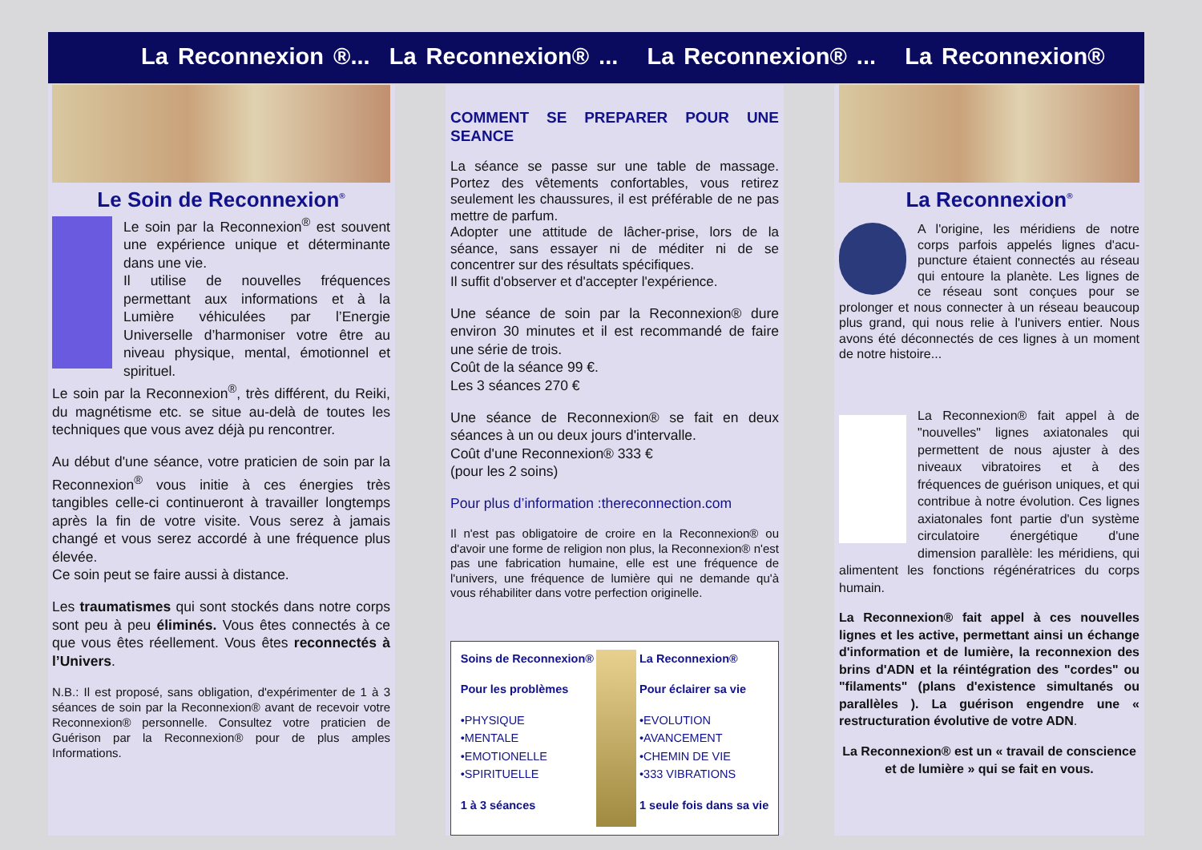La Reconnexion ®... La Reconnexion® ... La Reconnexion® ... La Reconnexion®
Le Soin de Reconnexion<sup>®</sup>
Le soin par la Reconnexion<sup>®</sup> est souvent une expérience unique et déterminante dans une vie.
Il utilise de nouvelles fréquences permettant aux informations et à la Lumière véhiculées par l’Energie Universelle d’harmoniser votre être au niveau physique, mental, émotionnel et spirituel.
Le soin par la Reconnexion<sup>®</sup>, très différent, du Reiki, du magnétisme etc. se situe au-delà de toutes les techniques que vous avez déjà pu rencontrer.
Au début d'une séance, votre praticien de soin par la Reconnexion<sup>®</sup> vous initie à ces énergies très tangibles celle-ci continueront à travailler longtemps après la fin de votre visite. Vous serez à jamais changé et vous serez accordé à une fréquence plus élevée.
Ce soin peut se faire aussi à distance.
Les traumatismes qui sont stockés dans notre corps sont peu à peu éliminés. Vous êtes connectés à ce que vous êtes réellement. Vous êtes reconnectés à l’Univers.
N.B.: Il est proposé, sans obligation, d'expérimenter de 1 à 3 séances de soin par la Reconnexion® avant de recevoir votre Reconnexion® personnelle. Consultez votre praticien de Guérison par la Reconnexion® pour de plus amples Informations.
COMMENT SE PREPARER POUR UNE SEANCE
La séance se passe sur une table de massage. Portez des vêtements confortables, vous retirez seulement les chaussures, il est préférable de ne pas mettre de parfum.
Adopter une attitude de lâcher-prise, lors de la séance, sans essayer ni de méditer ni de se concentrer sur des résultats spécifiques.
Il suffit d'observer et d'accepter l'expérience.
Une séance de soin par la Reconnexion® dure environ 30 minutes et il est recommandé de faire une série de trois.
Coût de la séance 99 €.
Les 3 séances 270 €
Une séance de Reconnexion® se fait en deux séances à un ou deux jours d'intervalle.
Coût d'une Reconnexion® 333 €
(pour les 2 soins)
Pour plus d’information :thereconnection.com
Il n'est pas obligatoire de croire en la Reconnexion® ou d'avoir une forme de religion non plus, la Reconnexion® n'est pas une fabrication humaine, elle est une fréquence de l'univers, une fréquence de lumière qui ne demande qu'à vous réhabiliter dans votre perfection originelle.
Soins de Reconnexion®
Pour les problèmes
•PHYSIQUE
•MENTALE
•EMOTIONELLE
•SPIRITUELLE
1 à 3 séances
La Reconnexion®
Pour éclairer sa vie
•EVOLUTION
•AVANCEMENT
•CHEMIN DE VIE
•333 VIBRATIONS
1 seule fois dans sa vie
La Reconnexion<sup>®</sup>
A l'origine, les méridiens de notre corps parfois appelés lignes d'acu-puncture étaient connectés au réseau qui entoure la planète. Les lignes de ce réseau sont conçues pour se prolonger et nous connecter à un réseau beaucoup plus grand, qui nous relie à l'univers entier. Nous avons été déconnectés de ces lignes à un moment de notre histoire...
La Reconnexion® fait appel à de "nouvelles" lignes axiatonales qui permettent de nous ajuster à des niveaux vibratoires et à des fréquences de guérison uniques, et qui contribue à notre évolution. Ces lignes axiatonales font partie d'un système circulatoire énergétique d'une dimension parallèle: les méridiens, qui alimentent les fonctions régénératrices du corps humain.
La Reconnexion® fait appel à ces nouvelles lignes et les active, permettant ainsi un échange d'information et de lumière, la reconnexion des brins d'ADN et la réintégration des "cordes" ou "filaments" (plans d'existence simultanés ou parallèles ). La guérison engendre une « restructuration évolutive de votre ADN.
La Reconnexion® est un « travail de conscience et de lumière » qui se fait en vous.